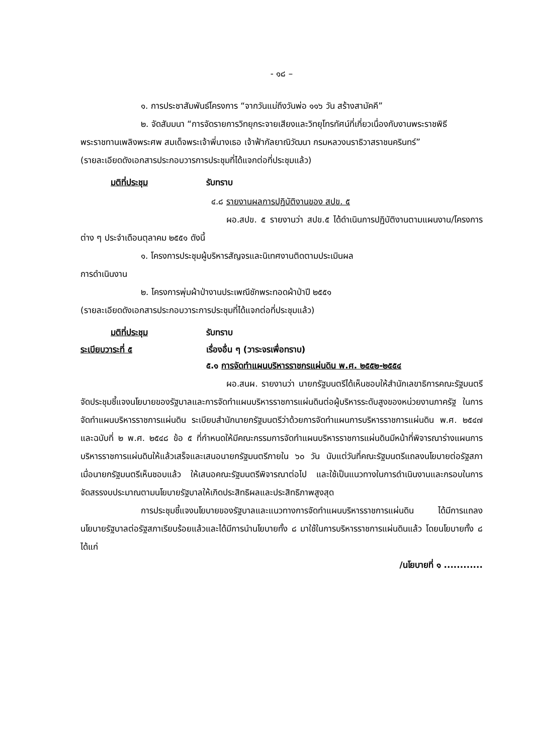- ๑๘ –
๑. การประชาสัมพันธ์โครงการ “จากวันแม่ถึงวันพ่อ ๑๑๖ วัน สร้างสามัคคี”
๒. จัดสัมมนา “การจัดรายการวิทยุกระจายเสียงและวิทยุโทรทัศน์ที่เกี่ยวเนื่องกับงานพระราชพิธีพระราชทานเพลิงพระศพ สมเด็จพระเจ้าพี่นางเธอ เจ้าฟ้ากัลยาณิวัฒนา กรมหลวงนราธิวาสราชนครินทร์”
(รายละเอียดดังเอกสารประกอบวารการประชุมที่ได้แจกต่อที่ประชุมแล้ว)
มติที่ประชุม รับทราบ
๔.๘ รายงานผลการปฏิบัติงานของ สปข. ๕
ผอ.สปข. ๕ รายงานว่า สปข.๕ ได้ดำเนินการปฏิบัติงานตามแผนงาน/โครงการต่าง ๆ ประจำเดือนตุลาคม ๒๕๕๑ ดังนี้
๑. โครงการประชุมผู้บริหารสัญจรและนิเทศงานติดตามประเมินผล
การดำเนินงาน
๒. โครงการพุ่มผ้าป่างานประเพณีชักพระทอดผ้าป่าปี ๒๕๕๑
(รายละเอียดดังเอกสารประกอบวาระการประชุมที่ได้แจกต่อที่ประชุมแล้ว)
มติที่ประชุม รับทราบ
ระเบียบวาระที่ ๕ เรื่องอื่น ๆ (วาระจรเพื่อทราบ)
๕.๑ การจัดทำแผนบริหารราชกรแผ่นดิน พ.ศ. ๒๕๕๒-๒๕๕๔
ผอ.สนผ. รายงานว่า นายกรัฐมนตรีได้เห็นชอบให้สำนักเลขาธิการคณะรัฐมนตรีจัดประชุมชี้แจงนโยบายของรัฐบาลและการจัดทำแผนบริหารราชการแผ่นดินต่อผู้บริหารระดับสูงของหน่วยงานภาครัฐ ในการจัดทำแผนบริหารราชการแผ่นดิน ระเบียบสำนักนายกรัฐมนตรีว่าด้วยการจัดทำแผนการบริหารราชการแผ่นดิน พ.ศ. ๒๕๔๗ และฉบับที่ ๒ พ.ศ. ๒๕๔๘ ข้อ ๕ ที่กำหนดให้มีคณะกรรมการจัดทำแผนบริหารราชการแผ่นดินมีหน้าที่พิจารณาร่างแผนการบริหารราชการแผ่นดินให้แล้วเสร็จและเสนอนายกรัฐมนตรีภายใน ๖๐ วัน นับแต่วันที่คณะรัฐมนตรีแถลงนโยบายต่อรัฐสภา เมื่อนายกรัฐมนตรีเห็นชอบแล้ว ให้เสนอคณะรัฐมนตรีพิจารณาต่อไป และใช้เป็นแนวทางในการดำเนินงานและกรอบในการจัดสรรงบประมาณตามนโยบายรัฐบาลให้เกิดประสิทธิผลและประสิทธิภาพสูงสุด
การประชุมชี้แจงนโยบายของรัฐบาลและแนวทางการจัดทำแผนบริหารราชการแผ่นดิน ได้มีการแถลงนโยบายรัฐบาลต่อรัฐสภาเรียบร้อยแล้วและได้มีการนำนโยบายทั้ง ๘ มาใช้ในการบริหารราชการแผ่นดินแล้ว โดยนโยบายทั้ง ๘ ได้แก่
/นโยบายที่ ๑ ............